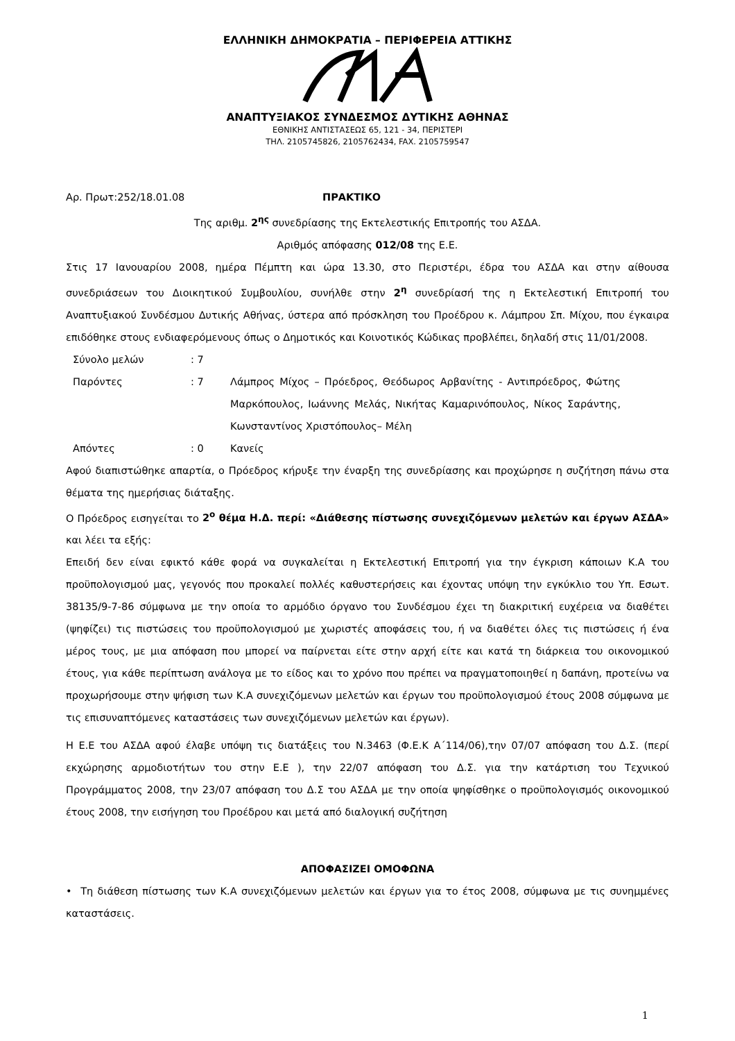ΕΛΛΗΝΙΚΗ ΔΗΜΟΚΡΑΤΙΑ – ΠΕΡΙΦΕΡΕΙΑ ΑΤΤΙΚΗΣ
ΑΝΑΠΤΥΞΙΑΚΟΣ ΣΥΝΔΕΣΜΟΣ ΔΥΤΙΚΗΣ ΑΘΗΝΑΣ
ΕΘΝΙΚΗΣ ΑΝΤΙΣΤΑΣΕΩΣ 65, 121 - 34, ΠΕΡΙΣΤΕΡΙ
ΤΗΛ. 2105745826, 2105762434, FAX. 2105759547
Αρ. Πρωτ:252/18.01.08 ΠΡΑΚΤΙΚΟ
Της αριθμ. 2<sup>ης</sup> συνεδρίασης της Εκτελεστικής Επιτροπής του ΑΣΔΑ.
Αριθμός απόφασης 012/08 της Ε.Ε.
Στις 17 Ιανουαρίου 2008, ημέρα Πέμπτη και ώρα 13.30, στο Περιστέρι, έδρα του ΑΣΔΑ και στην αίθουσα συνεδριάσεων του Διοικητικού Συμβουλίου, συνήλθε στην 2<sup>η</sup> συνεδρίασή της η Εκτελεστική Επιτροπή του Αναπτυξιακού Συνδέσμου Δυτικής Αθήνας, ύστερα από πρόσκληση του Προέδρου κ. Λάμπρου Σπ. Μίχου, που έγκαιρα επιδόθηκε στους ενδιαφερόμενους όπως ο Δημοτικός και Κοινοτικός Κώδικας προβλέπει, δηλαδή στις 11/01/2008.
Σύνολο μελών: 7
Παρόντες: 7 Λάμπρος Μίχος – Πρόεδρος, Θεόδωρος Αρβανίτης - Αντιπρόεδρος, Φώτης Μαρκόπουλος, Ιωάννης Μελάς, Νικήτας Καμαρινόπουλος, Νίκος Σαράντης, Κωνσταντίνος Χριστόπουλος– Μέλη
Απόντες: 0 Κανείς
Αφού διαπιστώθηκε απαρτία, ο Πρόεδρος κήρυξε την έναρξη της συνεδρίασης και προχώρησε η συζήτηση πάνω στα θέματα της ημερήσιας διάταξης.
Ο Πρόεδρος εισηγείται το 2<sup>ο</sup> θέμα Η.Δ. περί: «Διάθεσης πίστωσης συνεχιζόμενων μελετών και έργων ΑΣΔΑ» και λέει τα εξής:
Επειδή δεν είναι εφικτό κάθε φορά να συγκαλείται η Εκτελεστική Επιτροπή για την έγκριση κάποιων Κ.Α του προϋπολογισμού μας, γεγονός που προκαλεί πολλές καθυστερήσεις και έχοντας υπόψη την εγκύκλιο του Υπ. Εσωτ. 38135/9-7-86 σύμφωνα με την οποία το αρμόδιο όργανο του Συνδέσμου έχει τη διακριτική ευχέρεια να διαθέτει (ψηφίζει) τις πιστώσεις του προϋπολογισμού με χωριστές αποφάσεις του, ή να διαθέτει όλες τις πιστώσεις ή ένα μέρος τους, με μια απόφαση που μπορεί να παίρνεται είτε στην αρχή είτε και κατά τη διάρκεια του οικονομικού έτους, για κάθε περίπτωση ανάλογα με το είδος και το χρόνο που πρέπει να πραγματοποιηθεί η δαπάνη, προτείνω να προχωρήσουμε στην ψήφιση των Κ.Α συνεχιζόμενων μελετών και έργων του προϋπολογισμού έτους 2008 σύμφωνα με τις επισυναπτόμενες καταστάσεις των συνεχιζόμενων μελετών και έργων).
Η Ε.Ε του ΑΣΔΑ αφού έλαβε υπόψη τις διατάξεις του Ν.3463 (Φ.Ε.Κ Α΄114/06),την 07/07 απόφαση του Δ.Σ. (περί εκχώρησης αρμοδιοτήτων του στην Ε.Ε ), την 22/07 απόφαση του Δ.Σ. για την κατάρτιση του Τεχνικού Προγράμματος 2008, την 23/07 απόφαση του Δ.Σ του ΑΣΔΑ με την οποία ψηφίσθηκε ο προϋπολογισμός οικονομικού έτους 2008, την εισήγηση του Προέδρου και μετά από διαλογική συζήτηση
ΑΠΟΦΑΣΙΖΕΙ ΟΜΟΦΩΝΑ
• Τη διάθεση πίστωσης των Κ.Α συνεχιζόμενων μελετών και έργων για το έτος 2008, σύμφωνα με τις συνημμένες καταστάσεις.
1